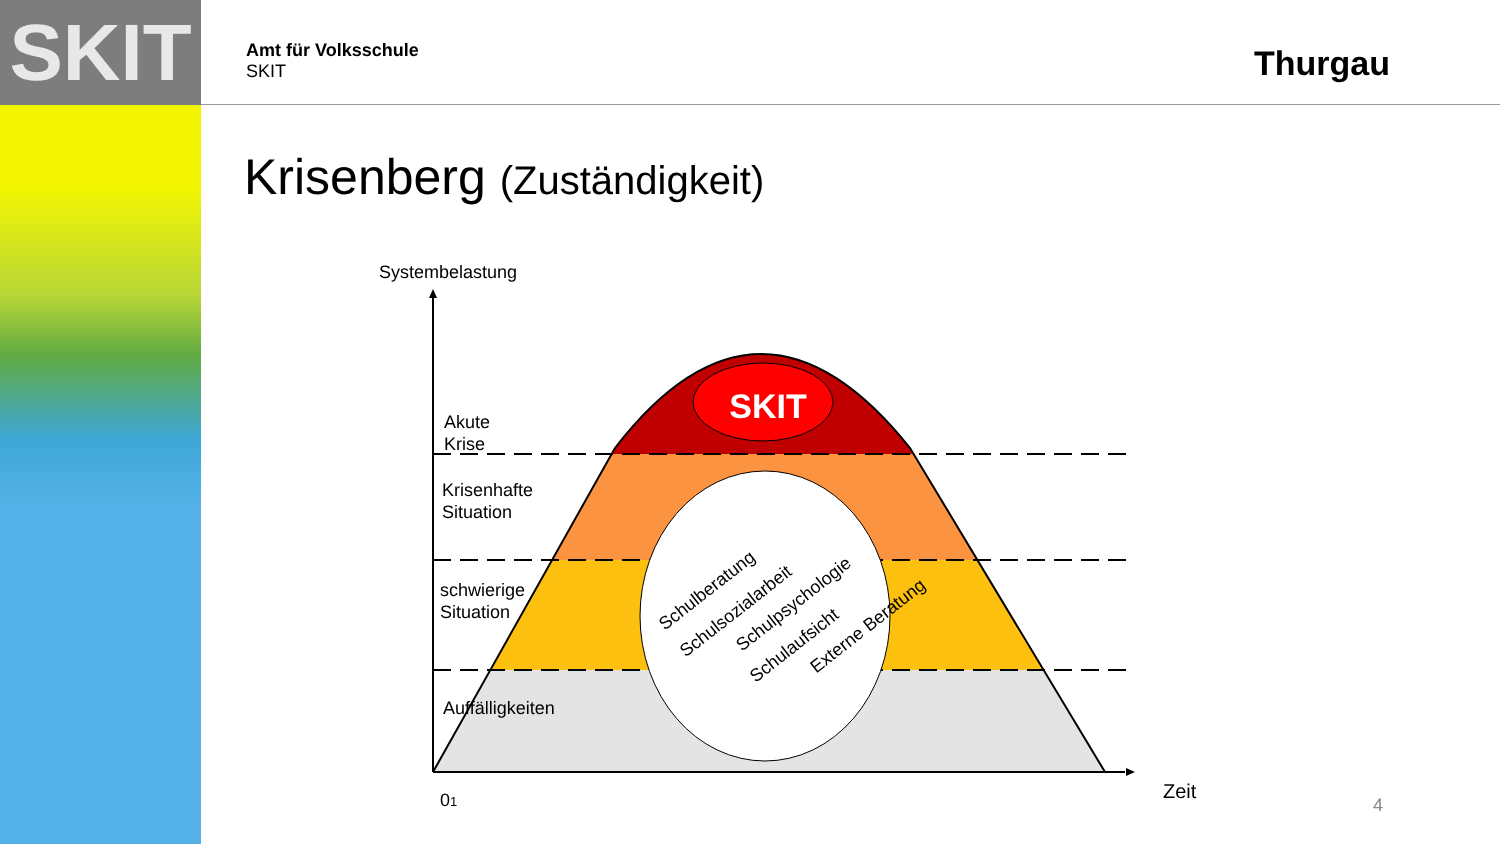SKIT
Amt für Volksschule
SKIT
Thurgau
Krisenberg (Zuständigkeit)
SKIT
Schulberatung
Schulsozialarbeit
Schulpsychologie
Schulaufsicht
Externe Beratung
Systembelastung
Akute
Krise
Krisenhafte
Situation
schwierige
Situation
Auffälligkeiten
01
Zeit
4